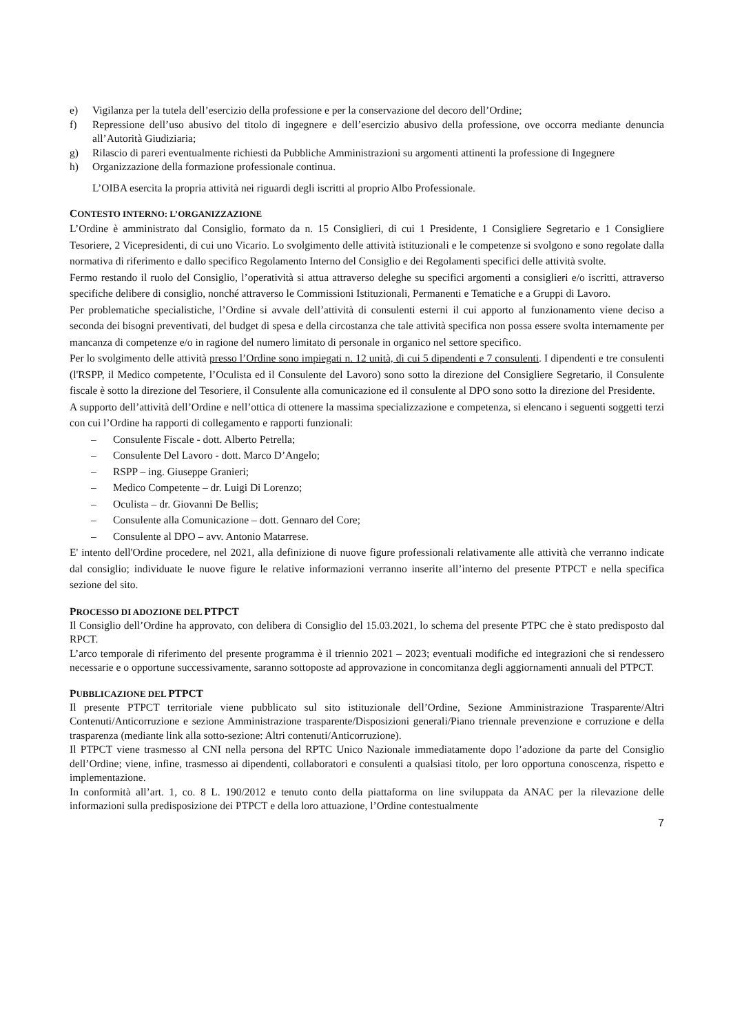e) Vigilanza per la tutela dell’esercizio della professione e per la conservazione del decoro dell’Ordine;
f) Repressione dell’uso abusivo del titolo di ingegnere e dell’esercizio abusivo della professione, ove occorra mediante denuncia all’Autorità Giudiziaria;
g) Rilascio di pareri eventualmente richiesti da Pubbliche Amministrazioni su argomenti attinenti la professione di Ingegnere
h) Organizzazione della formazione professionale continua.
L’OIBA esercita la propria attività nei riguardi degli iscritti al proprio Albo Professionale.
CONTESTO INTERNO: L’ORGANIZZAZIONE
L’Ordine è amministrato dal Consiglio, formato da n. 15 Consiglieri, di cui 1 Presidente, 1 Consigliere Segretario e 1 Consigliere Tesoriere, 2 Vicepresidenti, di cui uno Vicario. Lo svolgimento delle attività istituzionali e le competenze si svolgono e sono regolate dalla normativa di riferimento e dallo specifico Regolamento Interno del Consiglio e dei Regolamenti specifici delle attività svolte.
Fermo restando il ruolo del Consiglio, l’operatività si attua attraverso deleghe su specifici argomenti a consiglieri e/o iscritti, attraverso specifiche delibere di consiglio, nonché attraverso le Commissioni Istituzionali, Permanenti e Tematiche e a Gruppi di Lavoro.
Per problematiche specialistiche, l’Ordine si avvale dell’attività di consulenti esterni il cui apporto al funzionamento viene deciso a seconda dei bisogni preventivati, del budget di spesa e della circostanza che tale attività specifica non possa essere svolta internamente per mancanza di competenze e/o in ragione del numero limitato di personale in organico nel settore specifico.
Per lo svolgimento delle attività presso l’Ordine sono impiegati n. 12 unità, di cui 5 dipendenti e 7 consulenti. I dipendenti e tre consulenti (l'RSPP, il Medico competente, l’Oculista ed il Consulente del Lavoro) sono sotto la direzione del Consigliere Segretario, il Consulente fiscale è sotto la direzione del Tesoriere, il Consulente alla comunicazione ed il consulente al DPO sono sotto la direzione del Presidente.
A supporto dell’attività dell’Ordine e nell’ottica di ottenere la massima specializzazione e competenza, si elencano i seguenti soggetti terzi con cui l’Ordine ha rapporti di collegamento e rapporti funzionali:
– Consulente Fiscale - dott. Alberto Petrella;
– Consulente Del Lavoro - dott. Marco D’Angelo;
– RSPP – ing. Giuseppe Granieri;
– Medico Competente – dr. Luigi Di Lorenzo;
– Oculista – dr. Giovanni De Bellis;
– Consulente alla Comunicazione – dott. Gennaro del Core;
– Consulente al DPO – avv. Antonio Matarrese.
E' intento dell'Ordine procedere, nel 2021, alla definizione di nuove figure professionali relativamente alle attività che verranno indicate dal consiglio; individuate le nuove figure le relative informazioni verranno inserite all’interno del presente PTPCT e nella specifica sezione del sito.
PROCESSO DI ADOZIONE DEL PTPCT
Il Consiglio dell’Ordine ha approvato, con delibera di Consiglio del 15.03.2021, lo schema del presente PTPC che è stato predisposto dal RPCT.
L’arco temporale di riferimento del presente programma è il triennio 2021 – 2023; eventuali modifiche ed integrazioni che si rendessero necessarie e o opportune successivamente, saranno sottoposte ad approvazione in concomitanza degli aggiornamenti annuali del PTPCT.
PUBBLICAZIONE DEL PTPCT
Il presente PTPCT territoriale viene pubblicato sul sito istituzionale dell’Ordine, Sezione Amministrazione Trasparente/Altri Contenuti/Anticorruzione e sezione Amministrazione trasparente/Disposizioni generali/Piano triennale prevenzione e corruzione e della trasparenza (mediante link alla sotto-sezione: Altri contenuti/Anticorruzione).
Il PTPCT viene trasmesso al CNI nella persona del RPTC Unico Nazionale immediatamente dopo l’adozione da parte del Consiglio dell’Ordine; viene, infine, trasmesso ai dipendenti, collaboratori e consulenti a qualsiasi titolo, per loro opportuna conoscenza, rispetto e implementazione.
In conformità all’art. 1, co. 8 L. 190/2012 e tenuto conto della piattaforma on line sviluppata da ANAC per la rilevazione delle informazioni sulla predisposizione dei PTPCT e della loro attuazione, l’Ordine contestualmente
7